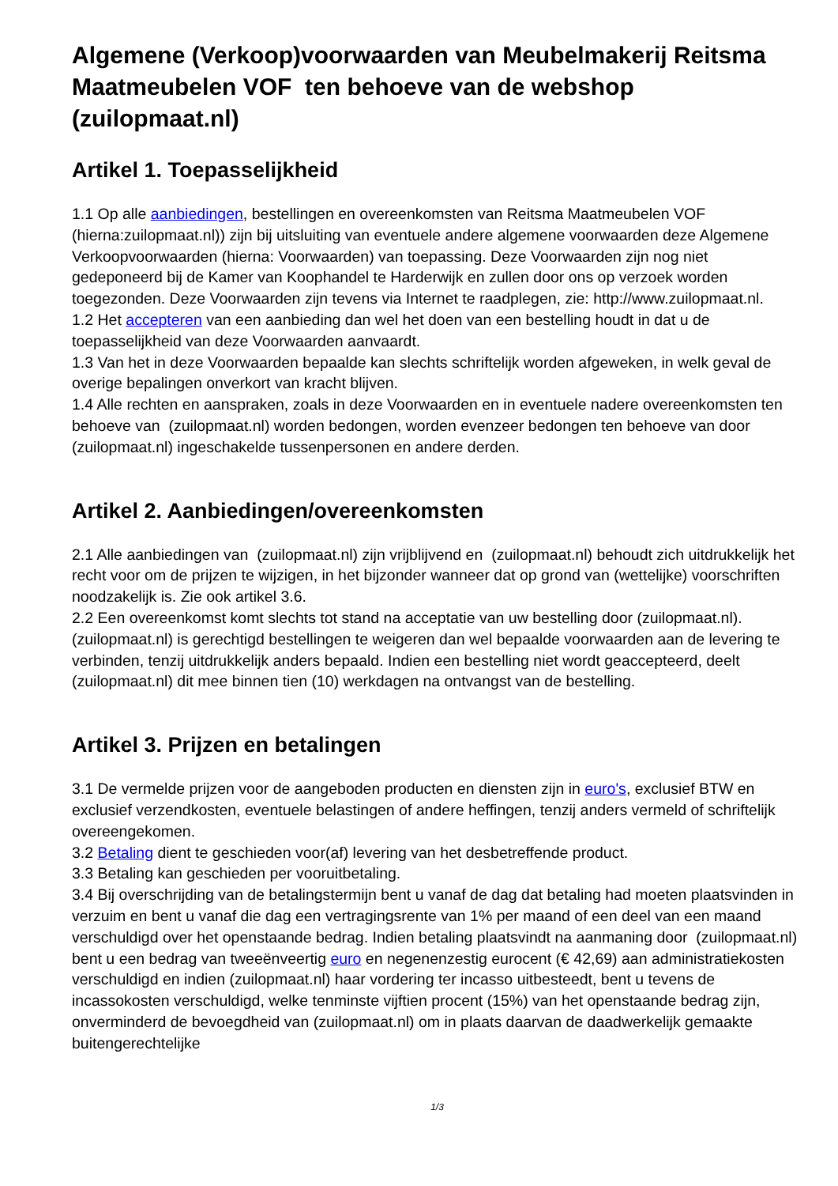Algemene (Verkoop)voorwaarden van Meubelmakerij Reitsma Maatmeubelen VOF ten behoeve van de webshop (zuilopmaat.nl)
Artikel 1. Toepasselijkheid
1.1 Op alle aanbiedingen, bestellingen en overeenkomsten van Reitsma Maatmeubelen VOF (hierna:zuilopmaat.nl)) zijn bij uitsluiting van eventuele andere algemene voorwaarden deze Algemene Verkoopvoorwaarden (hierna: Voorwaarden) van toepassing. Deze Voorwaarden zijn nog niet gedeponeerd bij de Kamer van Koophandel te Harderwijk en zullen door ons op verzoek worden toegezonden. Deze Voorwaarden zijn tevens via Internet te raadplegen, zie: http://www.zuilopmaat.nl.
1.2 Het accepteren van een aanbieding dan wel het doen van een bestelling houdt in dat u de toepasselijkheid van deze Voorwaarden aanvaardt.
1.3 Van het in deze Voorwaarden bepaalde kan slechts schriftelijk worden afgeweken, in welk geval de overige bepalingen onverkort van kracht blijven.
1.4 Alle rechten en aanspraken, zoals in deze Voorwaarden en in eventuele nadere overeenkomsten ten behoeve van (zuilopmaat.nl) worden bedongen, worden evenzeer bedongen ten behoeve van door (zuilopmaat.nl) ingeschakelde tussenpersonen en andere derden.
Artikel 2. Aanbiedingen/overeenkomsten
2.1 Alle aanbiedingen van (zuilopmaat.nl) zijn vrijblijvend en (zuilopmaat.nl) behoudt zich uitdrukkelijk het recht voor om de prijzen te wijzigen, in het bijzonder wanneer dat op grond van (wettelijke) voorschriften noodzakelijk is. Zie ook artikel 3.6.
2.2 Een overeenkomst komt slechts tot stand na acceptatie van uw bestelling door (zuilopmaat.nl). (zuilopmaat.nl) is gerechtigd bestellingen te weigeren dan wel bepaalde voorwaarden aan de levering te verbinden, tenzij uitdrukkelijk anders bepaald. Indien een bestelling niet wordt geaccepteerd, deelt (zuilopmaat.nl) dit mee binnen tien (10) werkdagen na ontvangst van de bestelling.
Artikel 3. Prijzen en betalingen
3.1 De vermelde prijzen voor de aangeboden producten en diensten zijn in euro's, exclusief BTW en exclusief verzendkosten, eventuele belastingen of andere heffingen, tenzij anders vermeld of schriftelijk overeengekomen.
3.2 Betaling dient te geschieden voor(af) levering van het desbetreffende product.
3.3 Betaling kan geschieden per vooruitbetaling.
3.4 Bij overschrijding van de betalingstermijn bent u vanaf de dag dat betaling had moeten plaatsvinden in verzuim en bent u vanaf die dag een vertragingsrente van 1% per maand of een deel van een maand verschuldigd over het openstaande bedrag. Indien betaling plaatsvindt na aanmaning door (zuilopmaat.nl) bent u een bedrag van tweeënveertig euro en negenenzestig eurocent (€ 42,69) aan administratiekosten verschuldigd en indien (zuilopmaat.nl) haar vordering ter incasso uitbesteedt, bent u tevens de incassokosten verschuldigd, welke tenminste vijftien procent (15%) van het openstaande bedrag zijn, onverminderd de bevoegdheid van (zuilopmaat.nl) om in plaats daarvan de daadwerkelijk gemaakte buitengerechtelijke
1/3